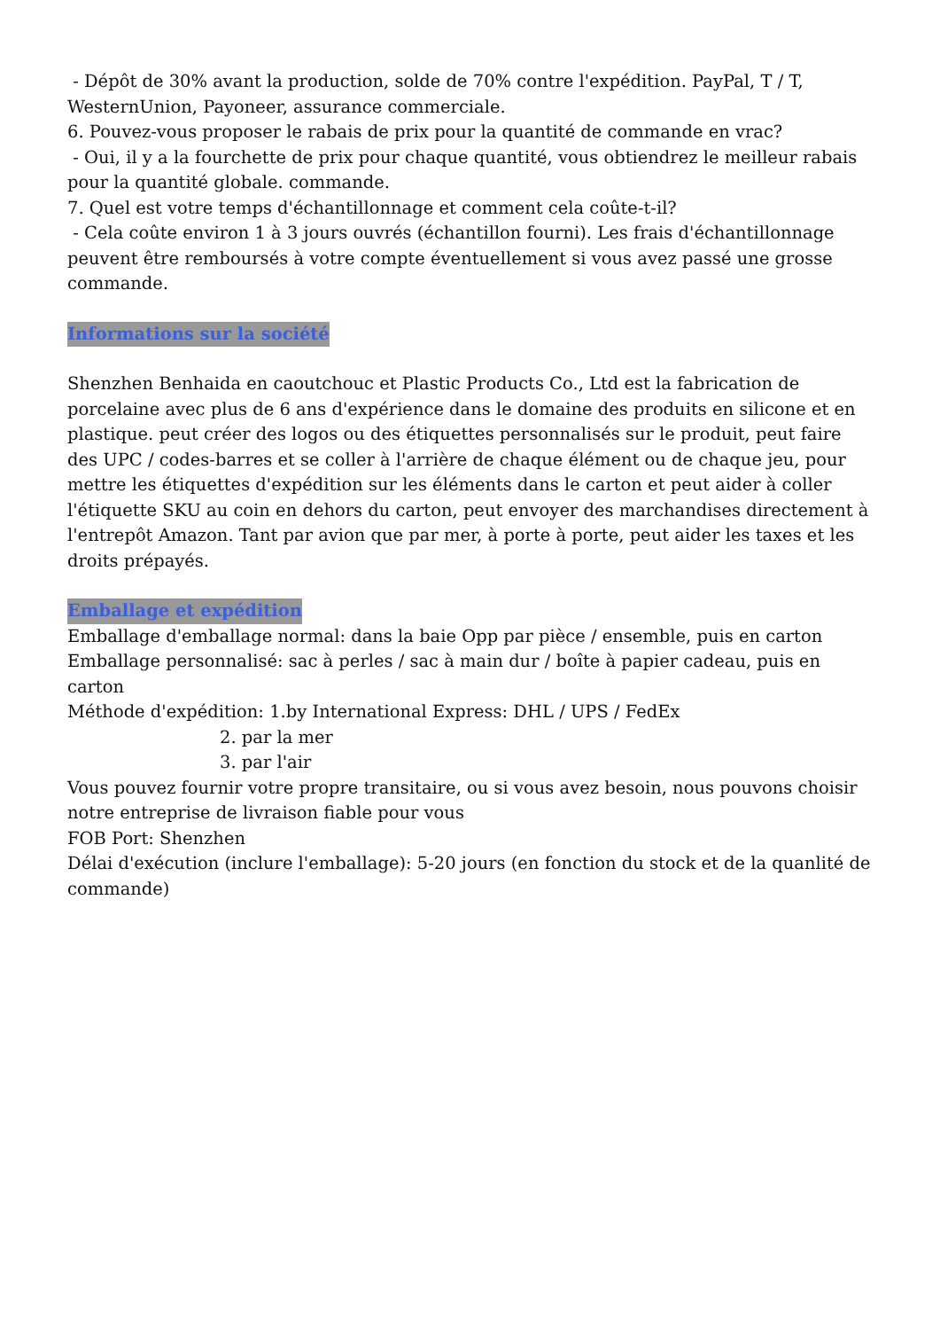- Dépôt de 30% avant la production, solde de 70% contre l'expédition. PayPal, T / T, WesternUnion, Payoneer, assurance commerciale.
6. Pouvez-vous proposer le rabais de prix pour la quantité de commande en vrac?
- Oui, il y a la fourchette de prix pour chaque quantité, vous obtiendrez le meilleur rabais pour la quantité globale. commande.
7. Quel est votre temps d'échantillonnage et comment cela coûte-t-il?
- Cela coûte environ 1 à 3 jours ouvrés (échantillon fourni). Les frais d'échantillonnage peuvent être remboursés à votre compte éventuellement si vous avez passé une grosse commande.
Informations sur la société
Shenzhen Benhaida en caoutchouc et Plastic Products Co., Ltd est la fabrication de porcelaine avec plus de 6 ans d'expérience dans le domaine des produits en silicone et en plastique. peut créer des logos ou des étiquettes personnalisés sur le produit, peut faire des UPC / codes-barres et se coller à l'arrière de chaque élément ou de chaque jeu, pour mettre les étiquettes d'expédition sur les éléments dans le carton et peut aider à coller l'étiquette SKU au coin en dehors du carton, peut envoyer des marchandises directement à l'entrepôt Amazon. Tant par avion que par mer, à porte à porte, peut aider les taxes et les droits prépayés.
Emballage et expédition
Emballage d'emballage normal: dans la baie Opp par pièce / ensemble, puis en carton
Emballage personnalisé: sac à perles / sac à main dur / boîte à papier cadeau, puis en carton
Méthode d'expédition: 1.by International Express: DHL / UPS / FedEx
2. par la mer
3. par l'air
Vous pouvez fournir votre propre transitaire, ou si vous avez besoin, nous pouvons choisir notre entreprise de livraison fiable pour vous
FOB Port: Shenzhen
Délai d'exécution (inclure l'emballage): 5-20 jours (en fonction du stock et de la quanlité de commande)